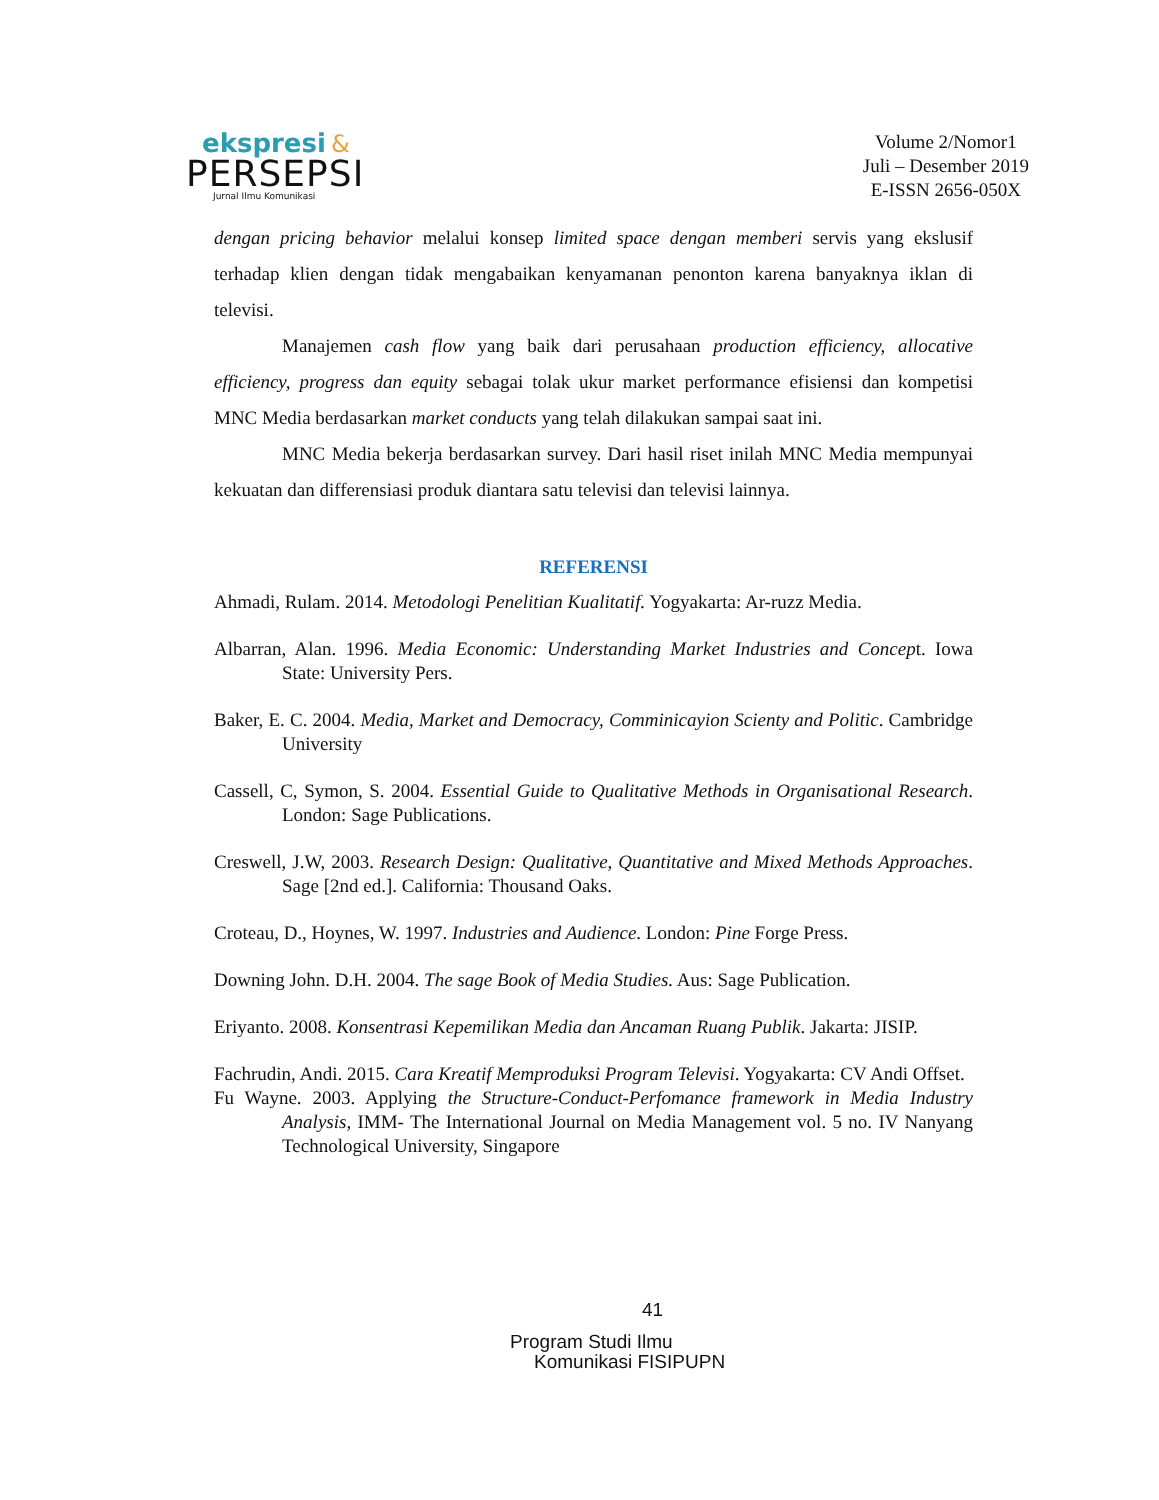ekspresi &
PERSEPSI
Jurnal Ilmu Komunikasi
Volume 2/Nomor1
Juli – Desember 2019
E-ISSN 2656-050X
dengan pricing behavior melalui konsep limited space dengan memberi servis yang ekslusif terhadap klien dengan tidak mengabaikan kenyamanan penonton karena banyaknya iklan di televisi.
Manajemen cash flow yang baik dari perusahaan production efficiency, allocative efficiency, progress dan equity sebagai tolak ukur market performance efisiensi dan kompetisi MNC Media berdasarkan market conducts yang telah dilakukan sampai saat ini.
MNC Media bekerja berdasarkan survey. Dari hasil riset inilah MNC Media mempunyai kekuatan dan differensiasi produk diantara satu televisi dan televisi lainnya.
REFERENSI
Ahmadi, Rulam. 2014. Metodologi Penelitian Kualitatif. Yogyakarta: Ar-ruzz Media.
Albarran, Alan. 1996. Media Economic: Understanding Market Industries and Concept. Iowa State: University Pers.
Baker, E. C. 2004. Media, Market and Democracy, Comminicayion Scienty and Politic. Cambridge University
Cassell, C, Symon, S. 2004. Essential Guide to Qualitative Methods in Organisational Research. London: Sage Publications.
Creswell, J.W, 2003. Research Design: Qualitative, Quantitative and Mixed Methods Approaches. Sage [2nd ed.]. California: Thousand Oaks.
Croteau, D., Hoynes, W. 1997. Industries and Audience. London: Pine Forge Press.
Downing John. D.H. 2004. The sage Book of Media Studies. Aus: Sage Publication.
Eriyanto. 2008. Konsentrasi Kepemilikan Media dan Ancaman Ruang Publik. Jakarta: JISIP.
Fachrudin, Andi. 2015. Cara Kreatif Memproduksi Program Televisi. Yogyakarta: CV Andi Offset.
Fu Wayne. 2003. Applying the Structure-Conduct-Perfomance framework in Media Industry Analysis, IMM- The International Journal on Media Management vol. 5 no. IV Nanyang Technological University, Singapore
41
Program Studi Ilmu
Komunikasi FISIPUPN